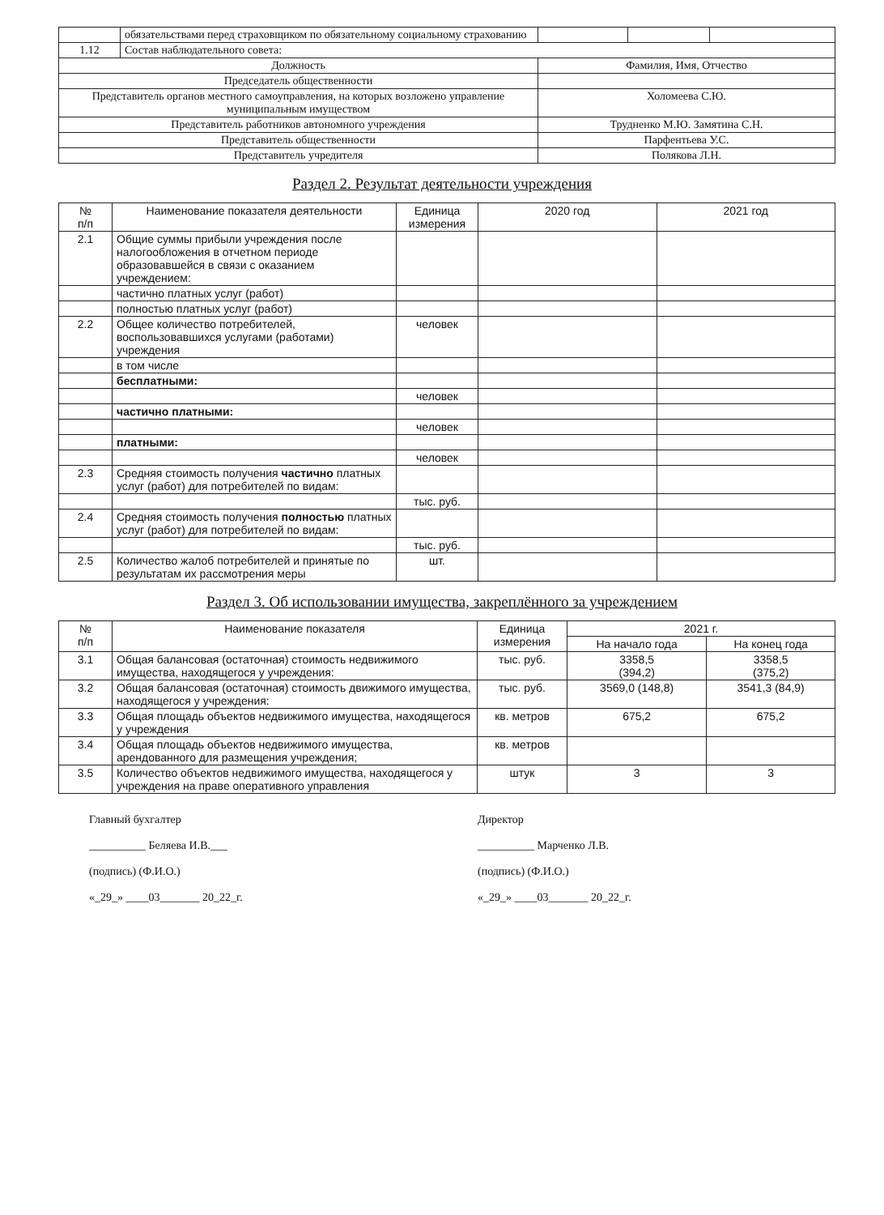| | обязательствами перед страховщиком по обязательному социальному страхованию | | | |
| 1.12 | Состав наблюдательного совета: | | | |
| Должность | | Фамилия, Имя, Отчество | | |
| Председатель общественности | | | | |
| Представитель органов местного самоуправления, на которых возложено управление муниципальным имуществом | | Холомеева С.Ю. | | |
| Представитель работников автономного учреждения | | Трудненко М.Ю. Замятина С.Н. | | |
| Представитель общественности | | Парфентьева У.С. | | |
| Представитель учредителя | | Полякова Л.Н. | | |
Раздел 2. Результат деятельности учреждения
| № п/п | Наименование показателя деятельности | Единица измерения | 2020 год | 2021 год |
| --- | --- | --- | --- | --- |
| 2.1 | Общие суммы прибыли учреждения после налогообложения в отчетном периоде образовавшейся в связи с оказанием учреждением: | | | |
| | частично платных услуг (работ) | | | |
| | полностью платных услуг (работ) | | | |
| 2.2 | Общее количество потребителей, воспользовавшихся услугами (работами) учреждения | человек | | |
| | в том числе | | | |
| | бесплатными: | | | |
| | | человек | | |
| | частично платными: | | | |
| | | человек | | |
| | платными: | | | |
| | | человек | | |
| 2.3 | Средняя стоимость получения частично платных услуг (работ) для потребителей по видам: | | | |
| | | тыс. руб. | | |
| 2.4 | Средняя стоимость получения полностью платных услуг (работ) для потребителей по видам: | | | |
| | | тыс. руб. | | |
| 2.5 | Количество жалоб потребителей и принятые по результатам их рассмотрения меры | шт. | | |
Раздел 3. Об использовании имущества, закреплённого за учреждением
| № п/п | Наименование показателя | Единица измерения | 2021 г. | |
| --- | --- | --- | --- | --- |
| | | | На начало года | На конец года |
| 3.1 | Общая балансовая (остаточная) стоимость недвижимого имущества, находящегося у учреждения: | тыс. руб. | 3358,5 (394,2) | 3358,5 (375,2) |
| 3.2 | Общая балансовая (остаточная) стоимость движимого имущества, находящегося у учреждения: | тыс. руб. | 3569,0 (148,8) | 3541,3 (84,9) |
| 3.3 | Общая площадь объектов недвижимого имущества, находящегося у учреждения | кв. метров | 675,2 | 675,2 |
| 3.4 | Общая площадь объектов недвижимого имущества, арендованного для размещения учреждения; | кв. метров | | |
| 3.5 | Количество объектов недвижимого имущества, находящегося у учреждения на праве оперативного управления | штук | 3 | 3 |
Главный бухгалтер
__________ Беляева И.В.___
(подпись) (Ф.И.О.)
«_29_» ____03_______ 20_22_г.
Директор
__________ Марченко Л.В.
(подпись) (Ф.И.О.)
«_29_» ____03_______ 20_22_г.